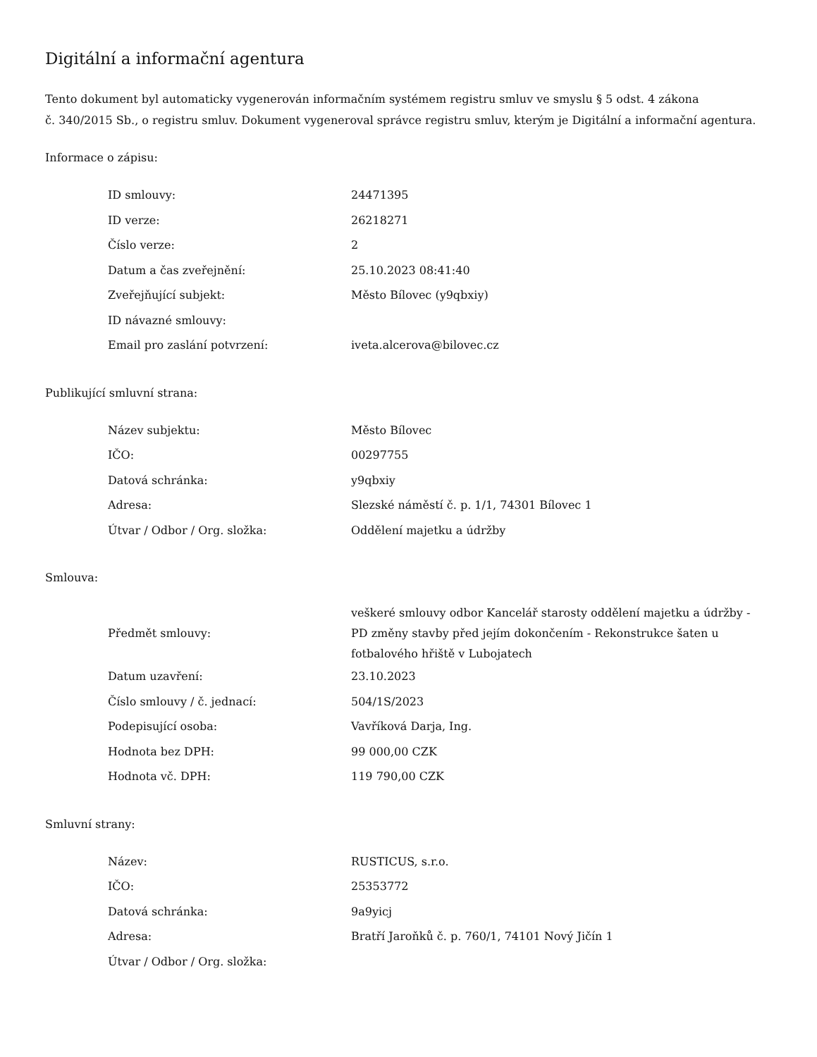Digitální a informační agentura
Tento dokument byl automaticky vygenerován informačním systémem registru smluv ve smyslu § 5 odst. 4 zákona
č. 340/2015 Sb., o registru smluv. Dokument vygeneroval správce registru smluv, kterým je Digitální a informační agentura.
Informace o zápisu:
| ID smlouvy: | 24471395 |
| ID verze: | 26218271 |
| Číslo verze: | 2 |
| Datum a čas zveřejnění: | 25.10.2023 08:41:40 |
| Zveřejňující subjekt: | Město Bílovec (y9qbxiy) |
| ID návazné smlouvy: | |
| Email pro zaslání potvrzení: | iveta.alcerova@bilovec.cz |
Publikující smluvní strana:
| Název subjektu: | Město Bílovec |
| IČO: | 00297755 |
| Datová schránka: | y9qbxiy |
| Adresa: | Slezské náměstí č. p. 1/1, 74301 Bílovec 1 |
| Útvar / Odbor / Org. složka: | Oddělení majetku a údržby |
Smlouva:
| Předmět smlouvy: | veškeré smlouvy odbor Kancelář starosty oddělení majetku a údržby - PD změny stavby před jejím dokončením - Rekonstrukce šaten u fotbalového hřiště v Lubojatech |
| Datum uzavření: | 23.10.2023 |
| Číslo smlouvy / č. jednací: | 504/1S/2023 |
| Podepisující osoba: | Vavříková Darja, Ing. |
| Hodnota bez DPH: | 99 000,00 CZK |
| Hodnota vč. DPH: | 119 790,00 CZK |
Smluvní strany:
| Název: | RUSTICUS, s.r.o. |
| IČO: | 25353772 |
| Datová schránka: | 9a9yicj |
| Adresa: | Bratří Jaroňků č. p. 760/1, 74101 Nový Jičín 1 |
| Útvar / Odbor / Org. složka: | |